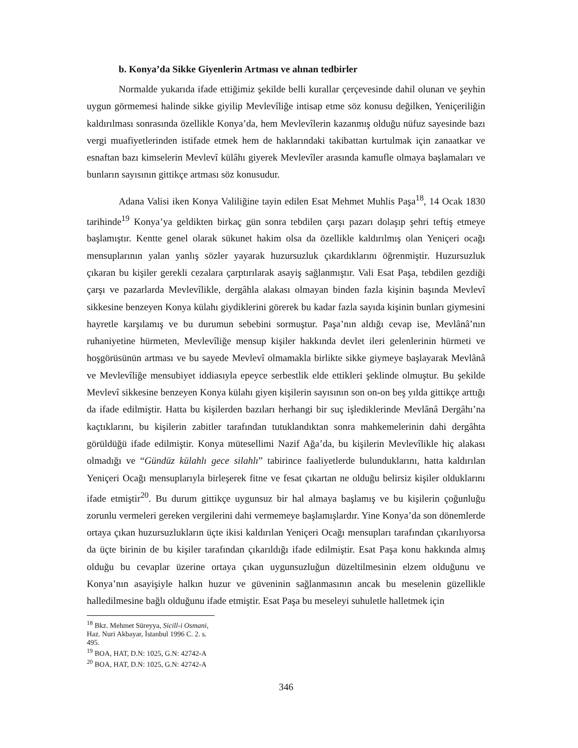b. Konya’da Sikke Giyenlerin Artması ve alınan tedbirler
Normalde yukarıda ifade ettiğimiz şekilde belli kurallar çerçevesinde dahil olunan ve şeyhin uygun görmemesi halinde sikke giyilip Mevlevîliğe intisap etme söz konusu değilken, Yeniçeriliğin kaldırılması sonrasında özellikle Konya’da, hem Mevlevîlerin kazanmış olduğu nüfuz sayesinde bazı vergi muafiyetlerinden istifade etmek hem de haklarındaki takibattan kurtulmak için zanaatkar ve esnaftan bazı kimselerin Mevlevî külâhı giyerek Mevlevîler arasında kamufle olmaya başlamaları ve bunların sayısının gittikçe artması söz konusudur.
Adana Valisi iken Konya Valiliğine tayin edilen Esat Mehmet Muhlis Paşa<sup>18</sup>, 14 Ocak 1830 tarihinde<sup>19</sup> Konya’ya geldikten birkaç gün sonra tebdilen çarşı pazarı dolaşıp şehri teftiş etmeye başlamıştır. Kentte genel olarak sükunet hakim olsa da özellikle kaldırılmış olan Yeniçeri ocağı mensuplarının yalan yanlış sözler yayarak huzursuzluk çıkardıklarını öğrenmiştir. Huzursuzluk çıkaran bu kişiler gerekli cezalara çarptırılarak asayiş sağlanmıştır. Vali Esat Paşa, tebdilen gezdiği çarşı ve pazarlarda Mevlevîlikle, dergâhla alakası olmayan binden fazla kişinin başında Mevlevî sikkesine benzeyen Konya külahı giydiklerini görerek bu kadar fazla sayıda kişinin bunları giymesini hayretle karşılamış ve bu durumun sebebini sormuştur. Paşa’nın aldığı cevap ise, Mevlânâ’nın ruhaniyetine hürmeten, Mevlevîliğe mensup kişiler hakkında devlet ileri gelenlerinin hürmeti ve hoşgörüsünün artması ve bu sayede Mevlevî olmamakla birlikte sikke giymeye başlayarak Mevlânâ ve Mevlevîliğe mensubiyet iddiasıyla epeyce serbestlik elde ettikleri şeklinde olmuştur. Bu şekilde Mevlevî sikkesine benzeyen Konya külahı giyen kişilerin sayısının son on-on beş yılda gittikçe arttığı da ifade edilmiştir. Hatta bu kişilerden bazıları herhangi bir suç işlediklerinde Mevlânâ Dergâhı’na kaçtıklarını, bu kişilerin zabitler tarafından tutuklandıktan sonra mahkemelerinin dahi dergâhta görüldüğü ifade edilmiştir. Konya mütesellimi Nazif Ağa’da, bu kişilerin Mevlevîlikle hiç alakası olmadığı ve “Gündüz külahlı gece silahlı” tabirince faaliyetlerde bulunduklarını, hatta kaldırılan Yeniçeri Ocağı mensuplarıyla birleşerek fitne ve fesat çıkartan ne olduğu belirsiz kişiler olduklarını ifade etmiştir<sup>20</sup>. Bu durum gittikçe uygunsuz bir hal almaya başlamış ve bu kişilerin çoğunluğu zorunlu vermeleri gereken vergilerini dahi vermemeye başlamışlardır. Yine Konya’da son dönemlerde ortaya çıkan huzursuzlukların üçte ikisi kaldırılan Yeniçeri Ocağı mensupları tarafından çıkarılıyorsa da üçte birinin de bu kişiler tarafından çıkarıldığı ifade edilmiştir. Esat Paşa konu hakkında almış olduğu bu cevaplar üzerine ortaya çıkan uygunsuzluğun düzeltilmesinin elzem olduğunu ve Konya’nın asayişiyle halkın huzur ve güveninin sağlanmasının ancak bu meselenin güzellikle halledilmesine bağlı olduğunu ifade etmiştir. Esat Paşa bu meseleyi suhuletle halletmek için
<sup>18</sup> Bkz. Mehmet Süreyya, Sicill-i Osmani, Haz. Nuri Akbayar, İstanbul 1996 C. 2. s. 495.
<sup>19</sup> BOA, HAT, D.N: 1025, G.N: 42742-A
<sup>20</sup> BOA, HAT, D.N: 1025, G.N: 42742-A
346